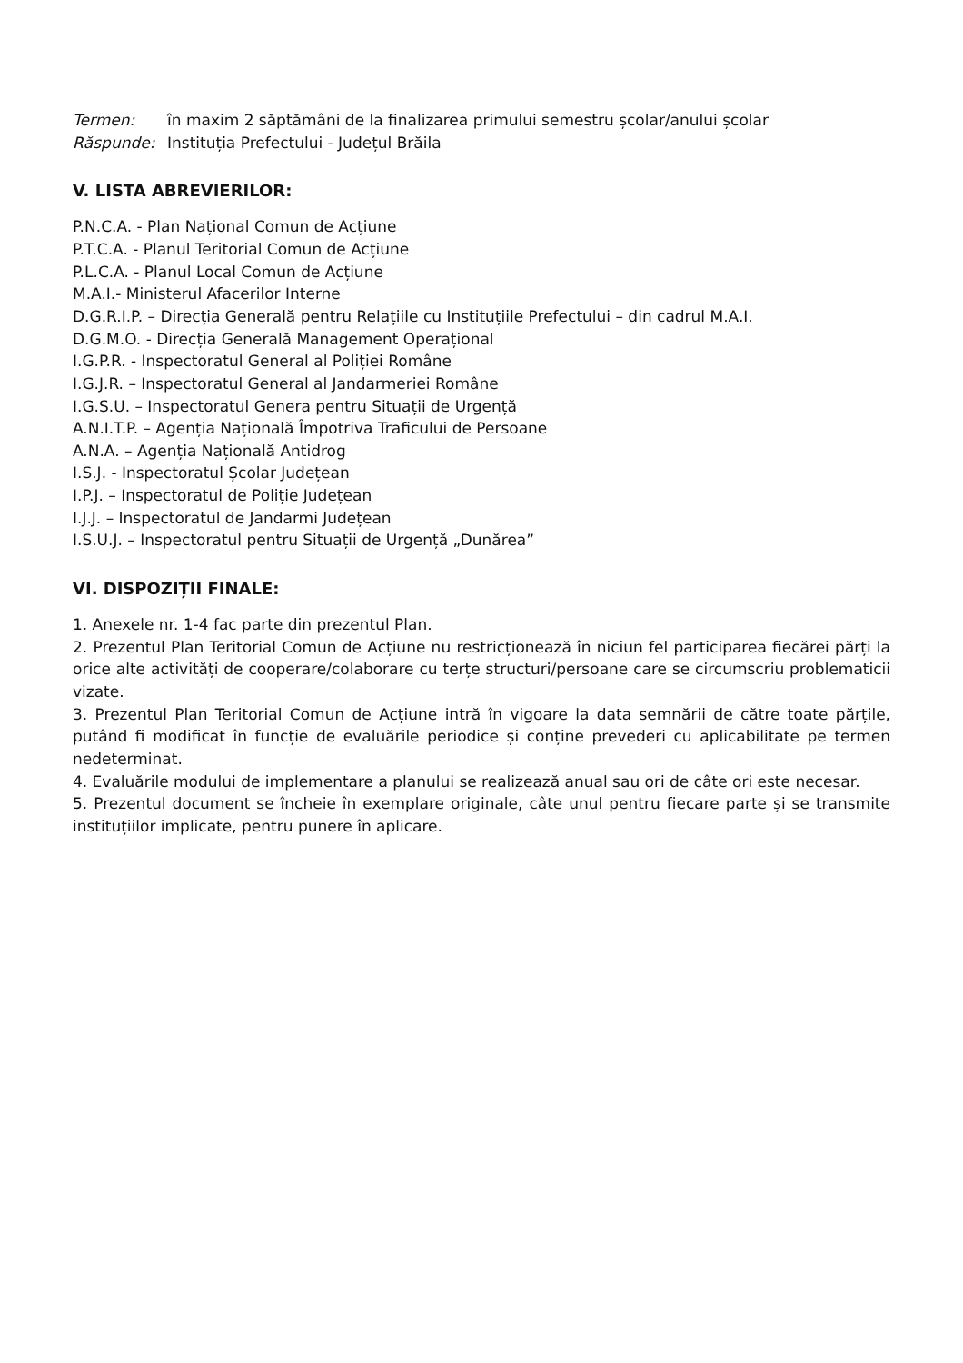Termen: în maxim 2 săptămâni de la finalizarea primului semestru școlar/anului școlar
Răspunde: Instituția Prefectului - Județul Brăila
V. LISTA ABREVIERILOR:
P.N.C.A. - Plan Național Comun de Acțiune
P.T.C.A. - Planul Teritorial Comun de Acțiune
P.L.C.A. - Planul Local Comun de Acțiune
M.A.I.- Ministerul Afacerilor Interne
D.G.R.I.P. – Direcția Generală pentru Relațiile cu Instituțiile Prefectului – din cadrul M.A.I.
D.G.M.O. - Direcția Generală Management Operațional
I.G.P.R. - Inspectoratul General al Poliției Române
I.G.J.R. – Inspectoratul General al Jandarmeriei Române
I.G.S.U. – Inspectoratul Genera pentru Situații de Urgență
A.N.I.T.P. – Agenția Națională Împotriva Traficului de Persoane
A.N.A. – Agenția Națională Antidrog
I.S.J. - Inspectoratul Școlar Județean
I.P.J. – Inspectoratul de Poliție Județean
I.J.J. – Inspectoratul de Jandarmi Județean
I.S.U.J. – Inspectoratul pentru Situații de Urgență „Dunărea”
VI. DISPOZIȚII FINALE:
1. Anexele nr. 1-4 fac parte din prezentul Plan.
2. Prezentul Plan Teritorial Comun de Acțiune nu restricționează în niciun fel participarea fiecărei părți la orice alte activități de cooperare/colaborare cu terțe structuri/persoane care se circumscriu problematicii vizate.
3. Prezentul Plan Teritorial Comun de Acțiune intră în vigoare la data semnării de către toate părțile, putând fi modificat în funcție de evaluările periodice și conține prevederi cu aplicabilitate pe termen nedeterminat.
4. Evaluările modului de implementare a planului se realizează anual sau ori de câte ori este necesar.
5. Prezentul document se încheie în exemplare originale, câte unul pentru fiecare parte și se transmite instituțiilor implicate, pentru punere în aplicare.